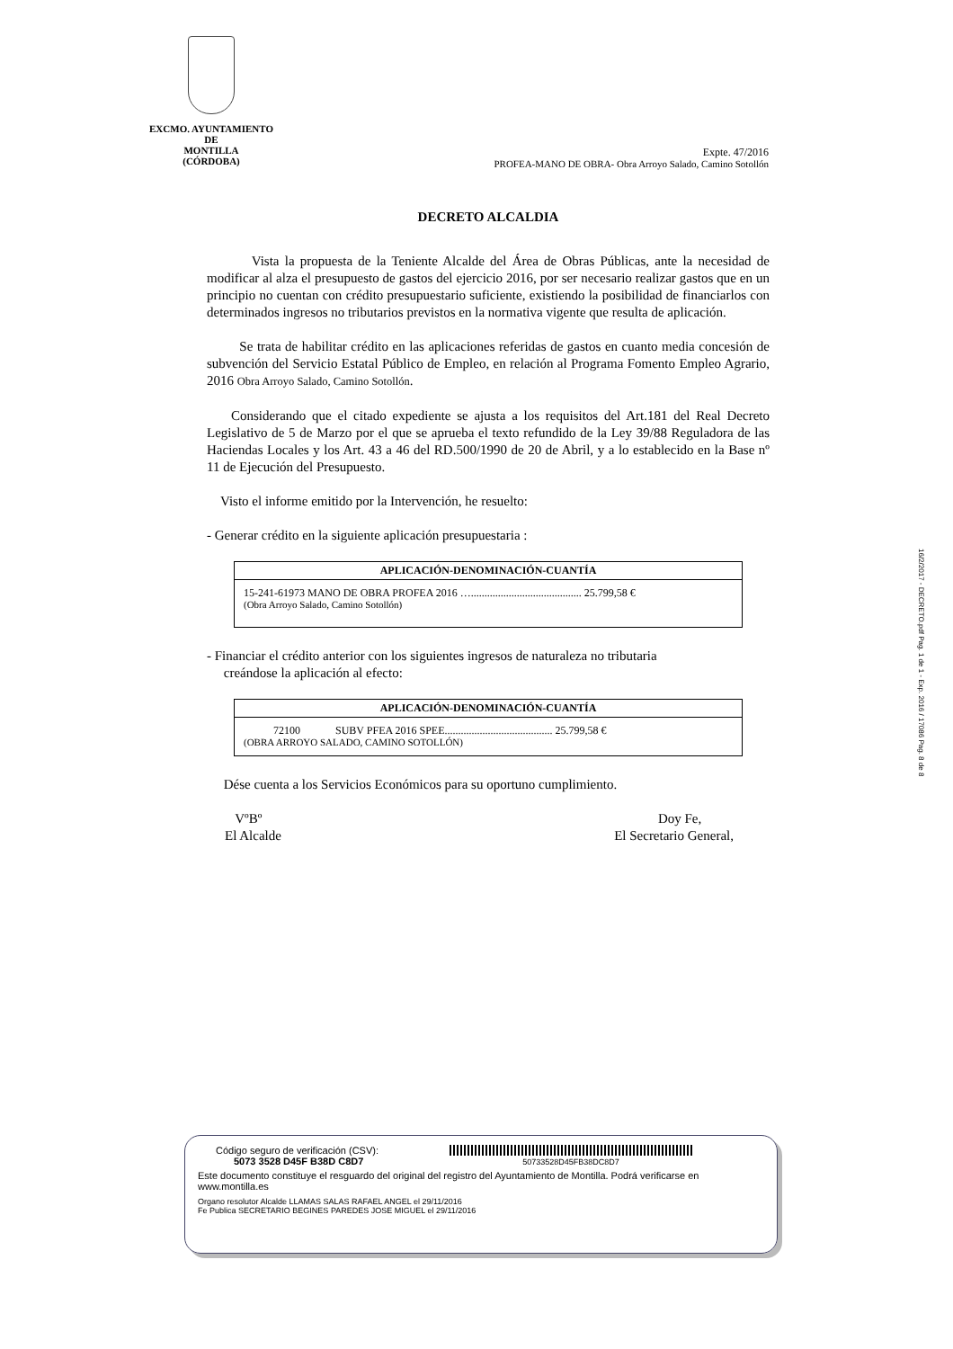EXCMO. AYUNTAMIENTO
DE
MONTILLA
(CÓRDOBA)
Expte. 47/2016
PROFEA-MANO DE OBRA- Obra Arroyo Salado, Camino Sotollón
DECRETO ALCALDIA
Vista la propuesta de la Teniente Alcalde del Área de Obras Públicas, ante la necesidad de modificar al alza el presupuesto de gastos del ejercicio 2016, por ser necesario realizar gastos que en un principio no cuentan con crédito presupuestario suficiente, existiendo la posibilidad de financiarlos con determinados ingresos no tributarios previstos en la normativa vigente que resulta de aplicación.
Se trata de habilitar crédito en las aplicaciones referidas de gastos en cuanto media concesión de subvención del Servicio Estatal Público de Empleo, en relación al Programa Fomento Empleo Agrario, 2016 Obra Arroyo Salado, Camino Sotollón.
Considerando que el citado expediente se ajusta a los requisitos del Art.181 del Real Decreto Legislativo de 5 de Marzo por el que se aprueba el texto refundido de la Ley 39/88 Reguladora de las Haciendas Locales y los Art. 43 a 46 del RD.500/1990 de 20 de Abril, y a lo establecido en la Base nº 11 de Ejecución del Presupuesto.
Visto el informe emitido por la Intervención, he resuelto:
- Generar crédito en la siguiente aplicación presupuestaria :
| APLICACIÓN-DENOMINACIÓN-CUANTÍA |
| --- |
| 15-241-61973 MANO DE OBRA PROFEA 2016 …......................................... 25.799,58 € (Obra Arroyo Salado, Camino Sotollón) |
- Financiar el crédito anterior con los siguientes ingresos de naturaleza no tributaria
creándose la aplicación al efecto:
| APLICACIÓN-DENOMINACIÓN-CUANTÍA |
| --- |
| 72100 SUBV PFEA 2016 SPEE........................................ 25.799,58 € (OBRA ARROYO SALADO, CAMINO SOTOLLÓN) |
Dése cuenta a los Servicios Económicos para su oportuno cumplimiento.
VºBº
El Alcalde
Doy Fe,
El Secretario General,
16/2/2017 - DECRETO.pdf Pag. 1 de 1 - Exp. 2016 / 17086 Pag. 8 de 8
Código seguro de verificación (CSV):
5073 3528 D45F B38D C8D7
50733528D45FB38DC8D7
Este documento constituye el resguardo del original del registro del Ayuntamiento de Montilla. Podrá verificarse en www.montilla.es
Organo resolutor Alcalde LLAMAS SALAS RAFAEL ANGEL el 29/11/2016
Fe Publica SECRETARIO BEGINES PAREDES JOSE MIGUEL el 29/11/2016